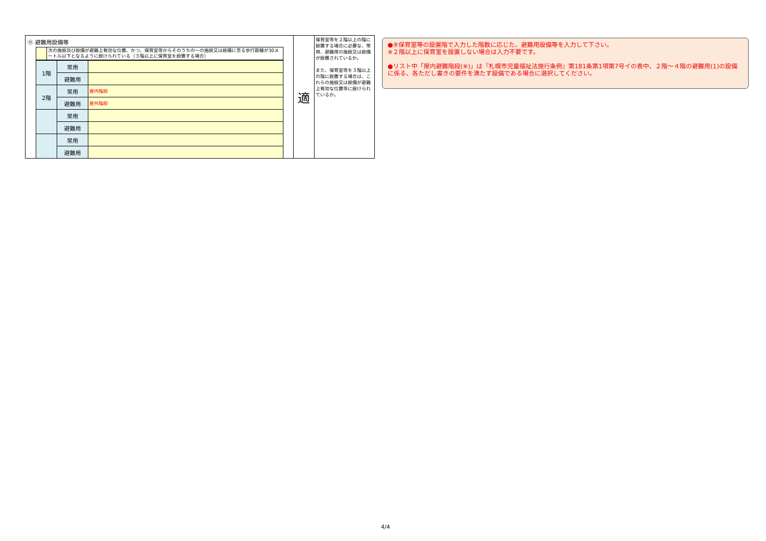⑪ 避難用設備等
| | 次の施設及び設備が避難上有効な位置、かつ、保育室等からそのうちの一の施設又は設備に至る歩行距離が30メートル以下となるように設けられている（３階以上に保育室を設置する場合） |
| 1階 | 常用 | |
| | 避難用 | |
| 2階 | 常用 | 屋内階段 |
| | 避難用 | 屋外階段 |
| | 常用 | |
| | 避難用 | |
| | 常用 | |
| | 避難用 | |
適
保育室等を２階以上の階に設置する場合に必要な、常用、避難用の施設又は設備が設置されているか。
また、保育室等を３階以上の階に設置する場合は、これらの施設又は設備が避難上有効な位置等に設けられているか。
●⑧保育室等の設置階で入力した階数に応じた、避難用設備等を入力して下さい。
※２階以上に保育室を設置しない場合は入力不要です。
●リスト中「屋内避難階段(※)」は『札幌市児童福祉法施行条例』第181条第1項第7号イの表中、２階～４階の避難用(1)の設備に係る、各ただし書きの要件を満たす設備である場合に選択してください。
4/4